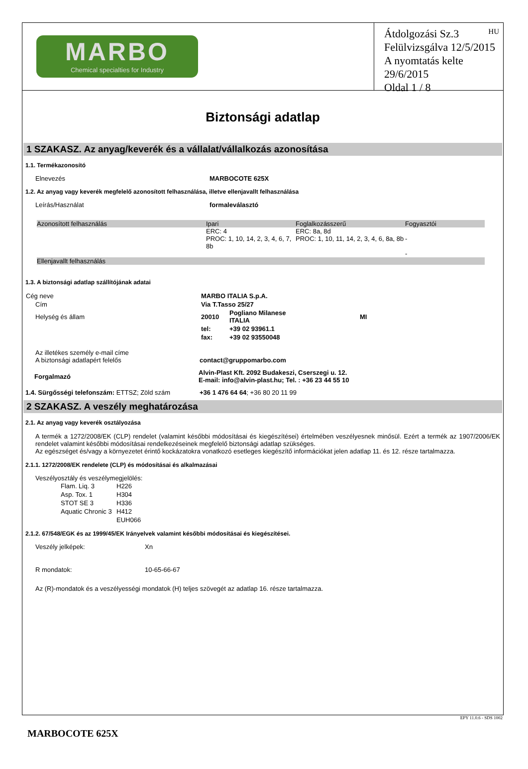MARBO
Chemical specialties for Industry
HU Átdolgozási Sz.3
Felülvizsgálva 12/5/2015
A nyomtatás kelte 29/6/2015
Oldal 1 / 8
Biztonsági adatlap
1 SZAKASZ. Az anyag/keverék és a vállalat/vállalkozás azonosítása
1.1. Termékazonosító
Elnevezés MARBOCOTE 625X
1.2. Az anyag vagy keverék megfelelő azonosított felhasználása, illetve ellenjavallt felhasználása
Leírás/Használat formaleválasztó
| Azonosított felhasználás | Ipari | Foglalkozásszerű | Fogyasztói |
| --- | --- | --- | --- |
| | ERC: 4 PROC: 1, 10, 14, 2, 3, 4, 6, 7, 8b | ERC: 8a, 8d PROC: 1, 10, 11, 14, 2, 3, 4, 6, 8a, 8b | - - |
| Ellenjavallt felhasználás | | | |
1.3. A biztonsági adatlap szállítójának adatai
| Cég neve | MARBO ITALIA S.p.A. | | |
| Cím | Via T.Tasso 25/27 | | |
| Helység és állam | 20010 | Pogliano Milanese ITALIA | MI |
| | tel: | +39 02 93961.1 | |
| | fax: | +39 02 93550048 | |
Az illetékes személy e-mail címe
A biztonsági adatlapért felelős contact@gruppomarbo.com
Forgalmazó
Alvin-Plast Kft. 2092 Budakeszi, Cserszegi u. 12.
E-mail: info@alvin-plast.hu; Tel. : +36 23 44 55 10
1.4. Sürgősségi telefonszám: ETTSZ; Zöld szám
+36 1 476 64 64; +36 80 20 11 99
2 SZAKASZ. A veszély meghatározása
2.1. Az anyag vagy keverék osztályozása
A termék a 1272/2008/EK (CLP) rendelet (valamint későbbi módosításai és kiegészítései) értelmében veszélyesnek minősül. Ezért a termék az 1907/2006/EK rendelet valamint későbbi módosításai rendelkezéseinek megfelelő biztonsági adatlap szükséges.
Az egészséget és/vagy a környezetet érintő kockázatokra vonatkozó esetleges kiegészítő információkat jelen adatlap 11. és 12. része tartalmazza.
2.1.1. 1272/2008/EK rendelete (CLP) és módosításai és alkalmazásai
Veszélyosztály és veszélymegjelölés:
| Flam. Liq. 3 | H226 |
| Asp. Tox. 1 | H304 |
| STOT SE 3 | H336 |
| Aquatic Chronic 3 | H412 |
| | EUH066 |
2.1.2. 67/548/EGK és az 1999/45/EK Irányelvek valamint későbbi módosításai és kiegészítései.
Veszély jelképek: Xn
R mondatok: 10-65-66-67
Az (R)-mondatok és a veszélyességi mondatok (H) teljes szövegét az adatlap 16. része tartalmazza.
EPY 11.0.6 - SDS 1002
MARBOCOTE 625X